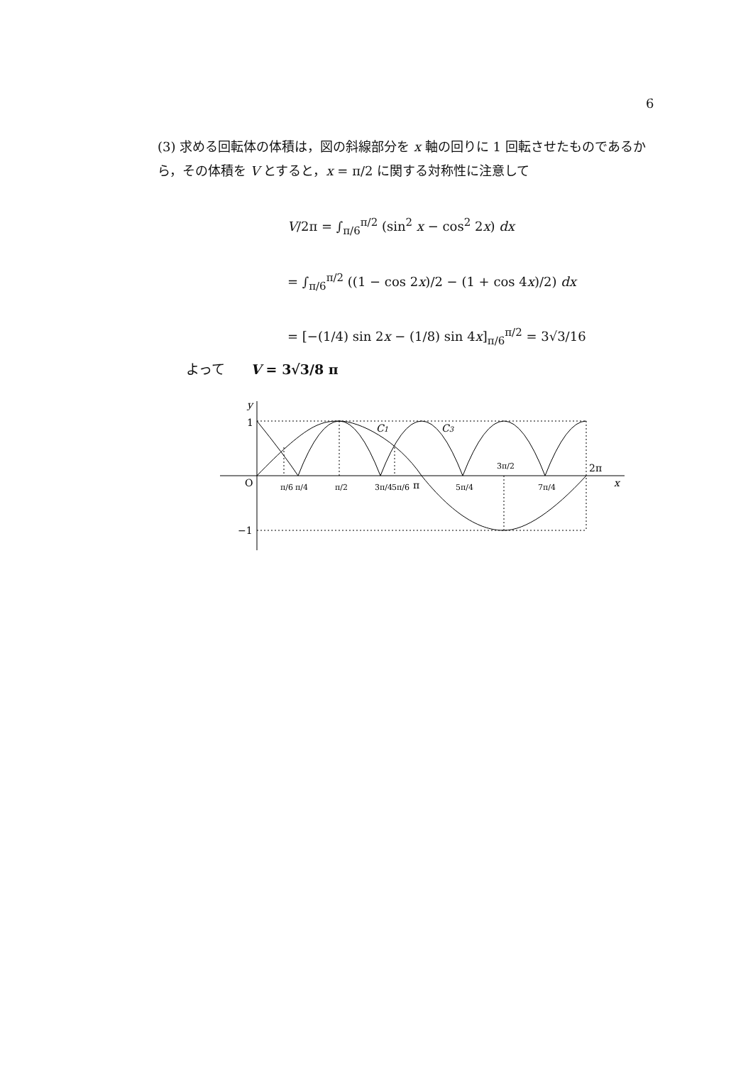6
(3) 求める回転体の体積は，図の斜線部分を x 軸の回りに 1 回転させたものであるから，その体積を V とすると，x = π/2 に関する対称性に注意して
V/2π = ∫<sub>π/6</sub><sup>π/2</sup> (sin<sup>2</sup> x − cos<sup>2</sup> 2x) dx
= ∫<sub>π/6</sub><sup>π/2</sup> ((1 − cos 2x)/2 − (1 + cos 4x)/2) dx
= [−(1/4) sin 2x − (1/8) sin 4x]<sub>π/6</sub><sup>π/2</sup> = 3√3/16
よって V = 3√3/8 π
y
1
−1
O
x
C1
C3
π/6
π/4
π/2
3π/4
5π/6
π
5π/4
3π/2
7π/4
2π